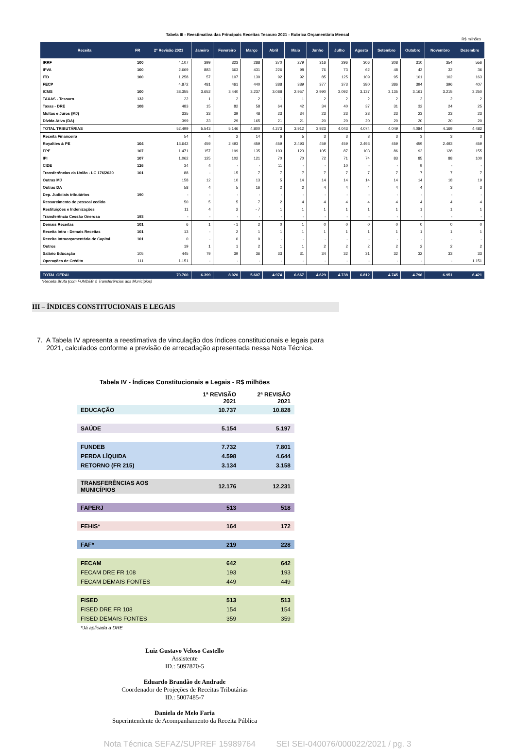Tabela III - Reestimativa das Principais Receitas Tesouro 2021 - Rubrica Orçamentária Mensal
R$ milhões
| Receita | FR | 2ª Revisão 2021 | Janeiro | Fevereiro | Março | Abril | Maio | Junho | Julho | Agosto | Setembro | Outubro | Novembro | Dezembro |
| --- | --- | --- | --- | --- | --- | --- | --- | --- | --- | --- | --- | --- | --- | --- |
| IRRF | 100 | 4.107 | 399 | 323 | 288 | 370 | 279 | 316 | 296 | 306 | 308 | 310 | 354 | 556 |
| IPVA | 100 | 2.669 | 883 | 663 | 431 | 226 | 98 | 76 | 73 | 62 | 48 | 42 | 32 | 36 |
| ITD | 100 | 1.258 | 57 | 107 | 130 | 92 | 92 | 85 | 125 | 109 | 95 | 101 | 102 | 163 |
| FECP | | 4.872 | 481 | 461 | 440 | 388 | 389 | 377 | 373 | 380 | 386 | 394 | 396 | 407 |
| ICMS | 100 | 38.355 | 3.652 | 3.440 | 3.237 | 3.088 | 2.957 | 2.990 | 3.092 | 3.137 | 3.135 | 3.161 | 3.215 | 3.250 |
| TAXAS - Tesouro | 132 | 22 | 1 | 2 | 2 | 1 | 1 | 2 | 2 | 2 | 2 | 2 | 2 | 2 |
| Taxas - DRE | 108 | 483 | 15 | 82 | 58 | 64 | 42 | 34 | 40 | 37 | 31 | 32 | 24 | 25 |
| Multas e Juros (MJ) | | 335 | 33 | 39 | 48 | 23 | 34 | 23 | 23 | 23 | 23 | 23 | 23 | 23 |
| Dívida Ativa (DA) | | 399 | 23 | 29 | 165 | 21 | 21 | 20 | 20 | 20 | 20 | 20 | 20 | 20 |
| TOTAL TRIBUTÁRIAS | | 52.499 | 5.543 | 5.146 | 4.800 | 4.273 | 3.912 | 3.923 | 4.043 | 4.074 | 4.049 | 4.084 | 4.169 | 4.482 |
| Receita Financeira | | 54 | 4 | 2 | 14 | 6 | 5 | 3 | 3 | 3 | 3 | 3 | 3 | 3 |
| Royalties & PE | 104 | 13.642 | 459 | 2.493 | 459 | 459 | 2.493 | 459 | 459 | 2.493 | 459 | 459 | 2.493 | 459 |
| FPE | 107 | 1.471 | 157 | 199 | 135 | 103 | 123 | 105 | 87 | 103 | 86 | 92 | 128 | 155 |
| IPI | 107 | 1.062 | 125 | 102 | 121 | 70 | 70 | 72 | 71 | 74 | 83 | 85 | 88 | 100 |
| CIDE | 126 | 34 | 4 | - | - | 11 | - | - | 10 | - | - | 9 | - | - |
| Transferências da União - LC 176/2020 | 101 | 88 | - | 15 | 7 | 7 | 7 | 7 | 7 | 7 | 7 | 7 | 7 | 7 |
| Outras MJ | | 158 | 12 | 10 | 13 | 5 | 14 | 14 | 14 | 14 | 14 | 14 | 18 | 19 |
| Outras DA | | 58 | 4 | 5 | 16 | 2 | 2 | 4 | 4 | 4 | 4 | 4 | 3 | 3 |
| Dep. Judiciais tributários | 190 | - | - | - | - | - | - | - | - | - | - | - | - | - |
| Ressarcimento de pessoal cedido | | 50 | 5 | 5 | 7 | 2 | 4 | 4 | 4 | 4 | 4 | 4 | 4 | 4 |
| Restituições e Indenizações | | 11 | 4 | 2 | - 7 | 1 | 1 | 1 | 1 | 1 | 1 | 1 | 1 | 1 |
| Transferência Cessão Onerosa | 193 | - | - | - | - | - | - | - | - | - | - | - | - | - |
| Demais Receitas | 101 | 6 | 1 | - 1 | 2 | 0 | 1 | 0 | 0 | 0 | 0 | 0 | 0 | 0 |
| Receita Intra - Demais Receitas | 101 | 13 | - | 2 | 1 | 1 | 1 | 1 | 1 | 1 | 1 | 1 | 1 | 1 |
| Receita Intraorçamentária de Capital | 101 | 0 | - | 0 | 0 | - | - | - | - | - | - | - | - | - |
| Outros | | 19 | 1 | 1 | 2 | 1 | 1 | 2 | 2 | 2 | 2 | 2 | 2 | 2 |
| Salário Educação | 105 | 445 | 79 | 39 | 36 | 33 | 31 | 34 | 32 | 31 | 32 | 32 | 33 | 33 |
| Operações de Crédito | 111 | 1.151 | - | - | - | - | - | - | - | - | - | - | - | 1.151 |
| TOTAL GERAL | | 70.760 | 6.399 | 8.020 | 5.607 | 4.974 | 6.667 | 4.629 | 4.738 | 6.812 | 4.745 | 4.796 | 6.951 | 6.421 |
*Receita Bruta (com FUNDEB & Transferências aos Municípios)
III – ÍNDICES CONSTITUCIONAIS E LEGAIS
7. A Tabela IV apresenta a reestimativa de vinculação dos índices constitucionais e legais para
2021, calculados conforme a previsão de arrecadação apresentada nessa Nota Técnica.
Tabela IV - Índices Constitucionais e Legais - R$ milhões
| | 1ª REVISÃO 2021 | 2ª REVISÃO 2021 |
| EDUCAÇÃO | 10.737 | 10.828 |
| SAÚDE | 5.154 | 5.197 |
| FUNDEB | 7.732 | 7.801 |
| PERDA LÍQUIDA | 4.598 | 4.644 |
| RETORNO (FR 215) | 3.134 | 3.158 |
| TRANSFERÊNCIAS AOS MUNICÍPIOS | 12.176 | 12.231 |
| FAPERJ | 513 | 518 |
| FEHIS* | 164 | 172 |
| FAF* | 219 | 228 |
| FECAM | 642 | 642 |
| FECAM DRE FR 108 | 193 | 193 |
| FECAM DEMAIS FONTES | 449 | 449 |
| FISED | 513 | 513 |
| FISED DRE FR 108 | 154 | 154 |
| FISED DEMAIS FONTES | 359 | 359 |
| *Já aplicada a DRE | | |
Luiz Gustavo Veloso Castello
Assistente
ID.: 5097870-5
Eduardo Brandão de Andrade
Coordenador de Projeções de Receitas Tributárias
ID.: 5007485-7
Daniela de Melo Faria
Superintendente de Acompanhamento da Receita Pública
Nota Técnica SEFAZ/SUPREF 15989764 SEI SEI-040076/000022/2021 / pg. 3